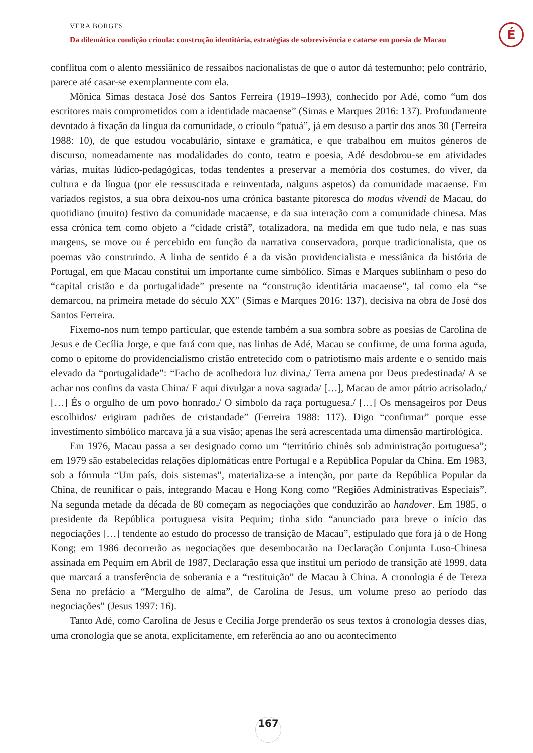VERA BORGES
Da dilemática condição crioula: construção identitária, estratégias de sobrevivência e catarse em poesia de Macau
É
conflitua com o alento messiânico de ressaibos nacionalistas de que o autor dá testemunho; pelo contrário, parece até casar-se exemplarmente com ela.
Mônica Simas destaca José dos Santos Ferreira (1919–1993), conhecido por Adé, como “um dos escritores mais comprometidos com a identidade macaense” (Simas e Marques 2016: 137). Profundamente devotado à fixação da língua da comunidade, o crioulo “patuá”, já em desuso a partir dos anos 30 (Ferreira 1988: 10), de que estudou vocabulário, sintaxe e gramática, e que trabalhou em muitos géneros de discurso, nomeadamente nas modalidades do conto, teatro e poesia, Adé desdobrou-se em atividades várias, muitas lúdico-pedagógicas, todas tendentes a preservar a memória dos costumes, do viver, da cultura e da língua (por ele ressuscitada e reinventada, nalguns aspetos) da comunidade macaense. Em variados registos, a sua obra deixou-nos uma crónica bastante pitoresca do modus vivendi de Macau, do quotidiano (muito) festivo da comunidade macaense, e da sua interação com a comunidade chinesa. Mas essa crónica tem como objeto a “cidade cristã”, totalizadora, na medida em que tudo nela, e nas suas margens, se move ou é percebido em função da narrativa conservadora, porque tradicionalista, que os poemas vão construindo. A linha de sentido é a da visão providencialista e messiânica da história de Portugal, em que Macau constitui um importante cume simbólico. Simas e Marques sublinham o peso do “capital cristão e da portugalidade” presente na “construção identitária macaense”, tal como ela “se demarcou, na primeira metade do século XX” (Simas e Marques 2016: 137), decisiva na obra de José dos Santos Ferreira.
Fixemo-nos num tempo particular, que estende também a sua sombra sobre as poesias de Carolina de Jesus e de Cecília Jorge, e que fará com que, nas linhas de Adé, Macau se confirme, de uma forma aguda, como o epítome do providencialismo cristão entretecido com o patriotismo mais ardente e o sentido mais elevado da “portugalidade”: “Facho de acolhedora luz divina,/ Terra amena por Deus predestinada/ A se achar nos confins da vasta China/ E aqui divulgar a nova sagrada/ […], Macau de amor pátrio acrisolado,/ […] És o orgulho de um povo honrado,/ O símbolo da raça portuguesa./ […] Os mensageiros por Deus escolhidos/ erigiram padrões de cristandade” (Ferreira 1988: 117). Digo “confirmar” porque esse investimento simbólico marcava já a sua visão; apenas lhe será acrescentada uma dimensão martirológica.
Em 1976, Macau passa a ser designado como um “território chinês sob administração portuguesa”; em 1979 são estabelecidas relações diplomáticas entre Portugal e a República Popular da China. Em 1983, sob a fórmula “Um país, dois sistemas”, materializa-se a intenção, por parte da República Popular da China, de reunificar o país, integrando Macau e Hong Kong como “Regiões Administrativas Especiais”. Na segunda metade da década de 80 começam as negociações que conduzirão ao handover. Em 1985, o presidente da República portuguesa visita Pequim; tinha sido “anunciado para breve o início das negociações […] tendente ao estudo do processo de transição de Macau”, estipulado que fora já o de Hong Kong; em 1986 decorrerão as negociações que desembocarão na Declaração Conjunta Luso-Chinesa assinada em Pequim em Abril de 1987, Declaração essa que institui um período de transição até 1999, data que marcará a transferência de soberania e a “restituição” de Macau à China. A cronologia é de Tereza Sena no prefácio a “Mergulho de alma”, de Carolina de Jesus, um volume preso ao período das negociações” (Jesus 1997: 16).
Tanto Adé, como Carolina de Jesus e Cecília Jorge prenderão os seus textos à cronologia desses dias, uma cronologia que se anota, explicitamente, em referência ao ano ou acontecimento
167